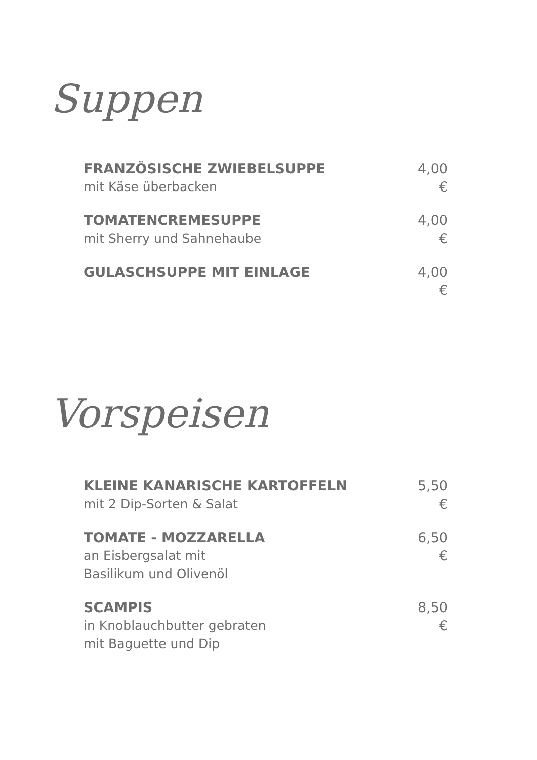Suppen
FRANZÖSISCHE ZWIEBELSUPPE
mit Käse überbacken
4,00 €
TOMATENCREMESUPPE
mit Sherry und Sahnehaube
4,00 €
GULASCHSUPPE MIT EINLAGE 4,00 €
Vorspeisen
KLEINE KANARISCHE KARTOFFELN
mit 2 Dip-Sorten & Salat
5,50 €
TOMATE - MOZZARELLA
an Eisbergsalat mit
Basilikum und Olivenöl
6,50 €
SCAMPIS
in Knoblauchbutter gebraten
mit Baguette und Dip
8,50 €